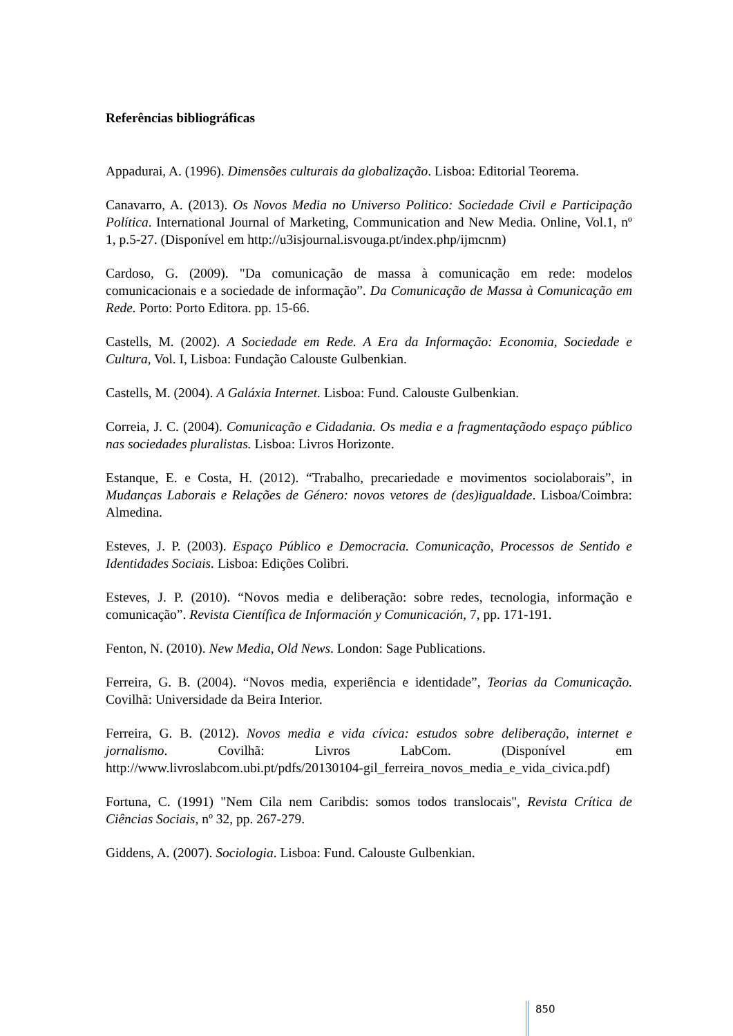Referências bibliográficas
Appadurai, A. (1996). Dimensões culturais da globalização. Lisboa: Editorial Teorema.
Canavarro, A. (2013). Os Novos Media no Universo Politico: Sociedade Civil e Participação Política. International Journal of Marketing, Communication and New Media. Online, Vol.1, nº 1, p.5-27. (Disponível em http://u3isjournal.isvouga.pt/index.php/ijmcnm)
Cardoso, G. (2009). "Da comunicação de massa à comunicação em rede: modelos comunicacionais e a sociedade de informação”. Da Comunicação de Massa à Comunicação em Rede. Porto: Porto Editora. pp. 15-66.
Castells, M. (2002). A Sociedade em Rede. A Era da Informação: Economia, Sociedade e Cultura, Vol. I, Lisboa: Fundação Calouste Gulbenkian.
Castells, M. (2004). A Galáxia Internet. Lisboa: Fund. Calouste Gulbenkian.
Correia, J. C. (2004). Comunicação e Cidadania. Os media e a fragmentaçãodo espaço público nas sociedades pluralistas. Lisboa: Livros Horizonte.
Estanque, E. e Costa, H. (2012). “Trabalho, precariedade e movimentos sociolaborais”, in Mudanças Laborais e Relações de Género: novos vetores de (des)igualdade. Lisboa/Coimbra: Almedina.
Esteves, J. P. (2003). Espaço Público e Democracia. Comunicação, Processos de Sentido e Identidades Sociais. Lisboa: Edições Colibri.
Esteves, J. P. (2010). “Novos media e deliberação: sobre redes, tecnologia, informação e comunicação”. Revista Científica de Información y Comunicación, 7, pp. 171-191.
Fenton, N. (2010). New Media, Old News. London: Sage Publications.
Ferreira, G. B. (2004). “Novos media, experiência e identidade”, Teorias da Comunicação. Covilhã: Universidade da Beira Interior.
Ferreira, G. B. (2012). Novos media e vida cívica: estudos sobre deliberação, internet e jornalismo. Covilhã: Livros LabCom. (Disponível em http://www.livroslabcom.ubi.pt/pdfs/20130104-gil_ferreira_novos_media_e_vida_civica.pdf)
Fortuna, C. (1991) "Nem Cila nem Caribdis: somos todos translocais", Revista Crítica de Ciências Sociais, nº 32, pp. 267-279.
Giddens, A. (2007). Sociologia. Lisboa: Fund. Calouste Gulbenkian.
850